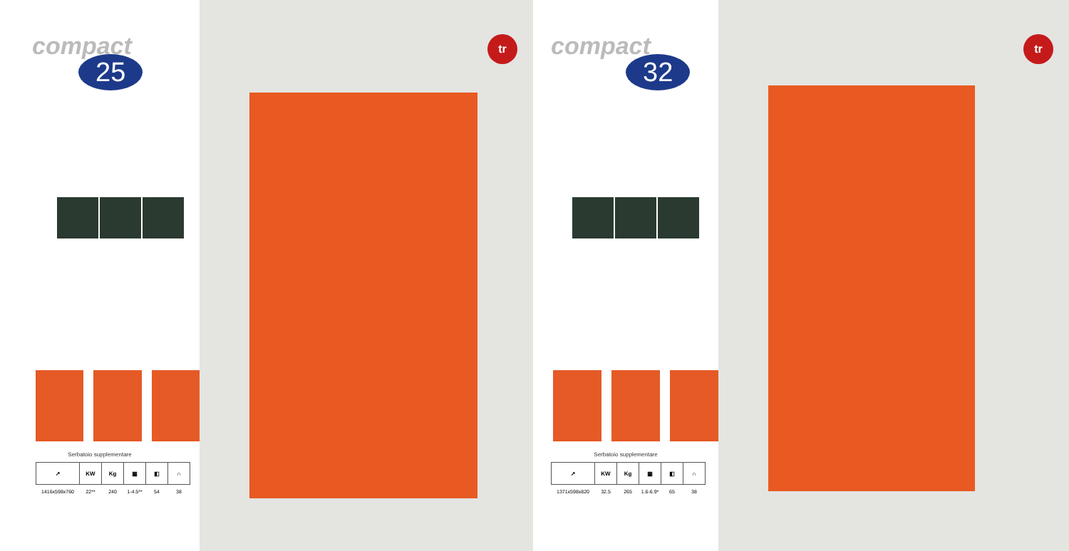compact
25
Serbatoio supplementare
| ↗ | KW | Kg | ▦ | ◧ | ∩ |
| --- | --- | --- | --- | --- | --- |
| 1416x598x760 | 22** | 240 | 1-4.5** | 54 | 38 |
tr
compact
32
Serbatoio supplementare
| ↗ | KW | Kg | ▦ | ◧ | ∩ |
| --- | --- | --- | --- | --- | --- |
| 1371x598x820 | 32.5 | 265 | 1.6-6.9* | 65 | 38 |
tr